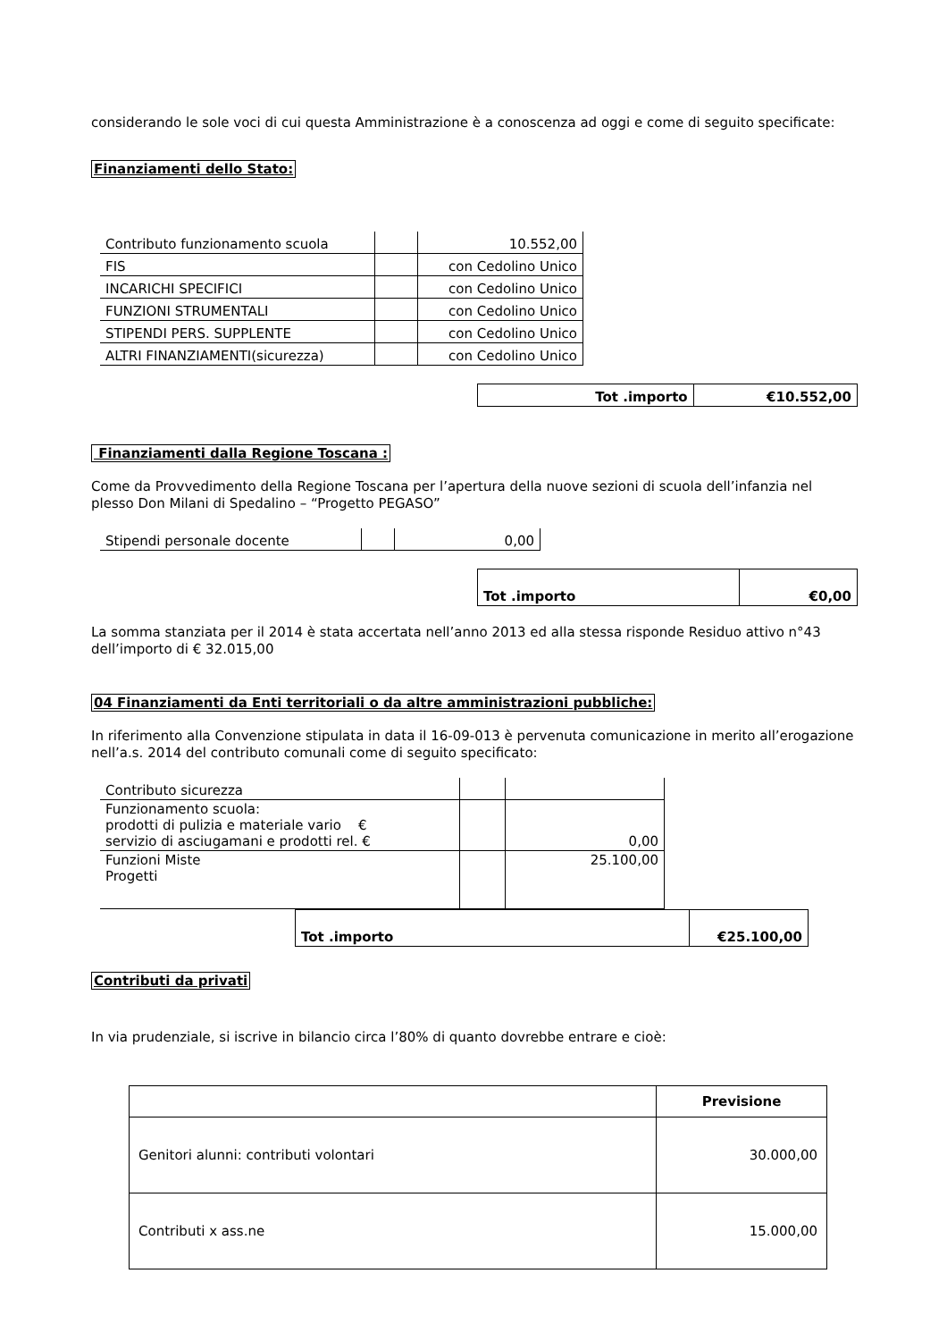considerando le sole voci di cui questa Amministrazione è a conoscenza ad oggi e come di seguito specificate:
Finanziamenti dello Stato:
| Contributo funzionamento scuola | | 10.552,00 |
| FIS | | con Cedolino Unico |
| INCARICHI SPECIFICI | | con Cedolino Unico |
| FUNZIONI STRUMENTALI | | con Cedolino Unico |
| STIPENDI PERS. SUPPLENTE | | con Cedolino Unico |
| ALTRI FINANZIAMENTI(sicurezza) | | con Cedolino Unico |
| Tot .importo | €10.552,00 |
Finanziamenti dalla Regione Toscana :
Come da Provvedimento della Regione Toscana per l’apertura della nuove sezioni di scuola dell’infanzia nel plesso Don Milani di Spedalino – “Progetto PEGASO”
| Stipendi personale docente | | 0,00 |
| Tot .importo | €0,00 |
La somma stanziata per il 2014 è stata accertata nell’anno 2013 ed alla stessa risponde Residuo attivo n°43 dell’importo di € 32.015,00
04 Finanziamenti da Enti territoriali o da altre amministrazioni pubbliche:
In riferimento alla Convenzione stipulata in data il 16-09-013 è pervenuta comunicazione in merito all’erogazione nell’a.s. 2014 del contributo comunali come di seguito specificato:
| Contributo sicurezza | | |
| Funzionamento scuola: prodotti di pulizia e materiale vario € servizio di asciugamani e prodotti rel. € | | 0,00 |
| Funzioni Miste Progetti | | 25.100,00 |
| Tot .importo | €25.100,00 |
Contributi da privati
In via prudenziale, si iscrive in bilancio circa l’80% di quanto dovrebbe entrare e cioè:
| | Previsione |
| Genitori alunni: contributi volontari | 30.000,00 |
| Contributi x ass.ne | 15.000,00 |